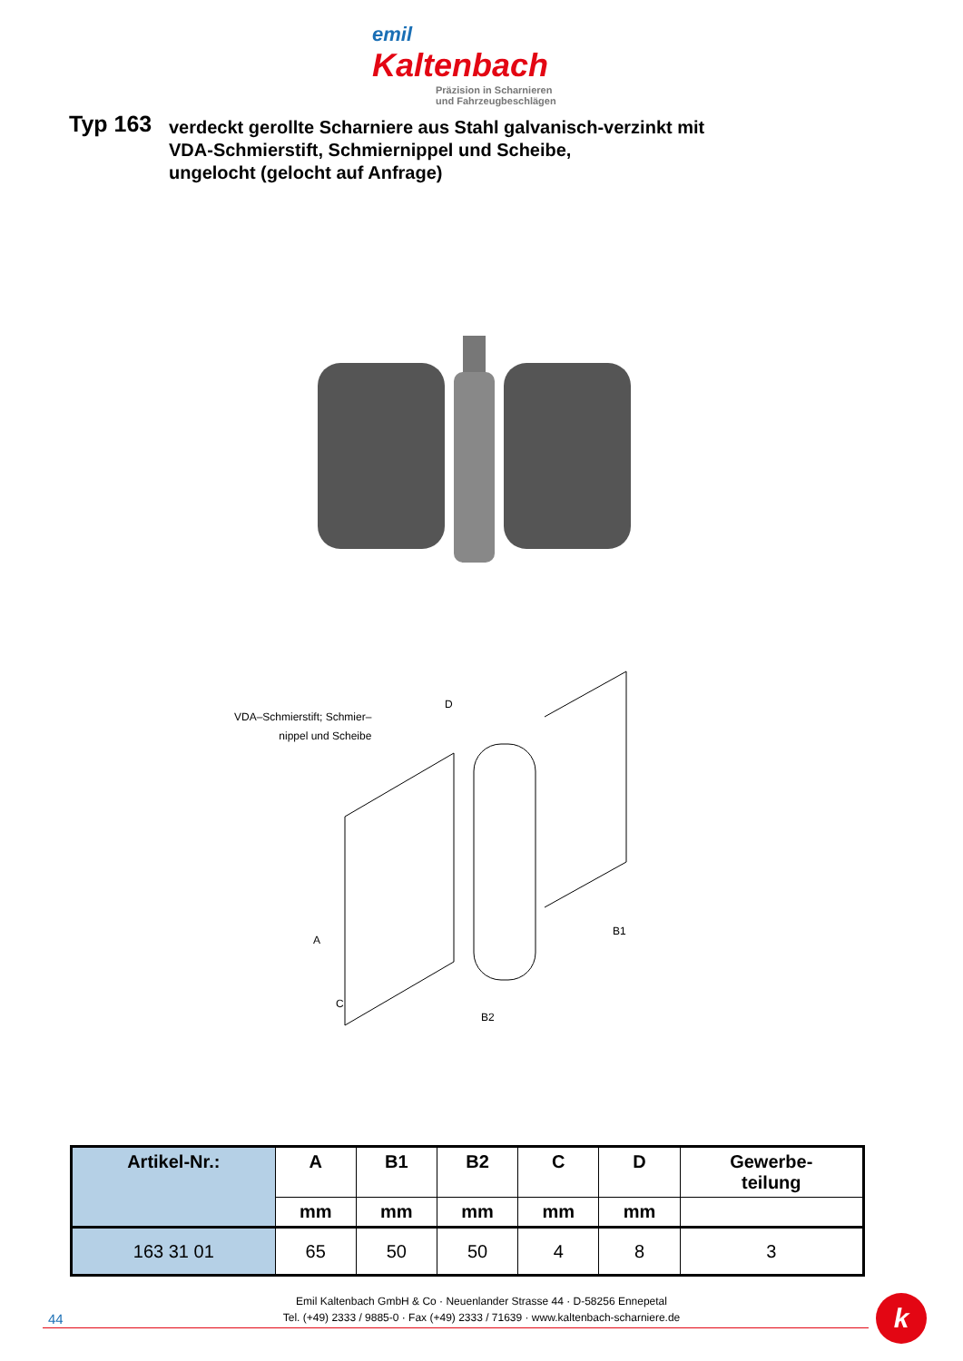emil Kaltenbach
Präzision in Scharnieren
und Fahrzeugbeschlägen
Typ 163
verdeckt gerollte Scharniere aus Stahl galvanisch-verzinkt mit
VDA-Schmierstift, Schmiernippel und Scheibe,
ungelocht (gelocht auf Anfrage)
VDA–Schmierstift; Schmier–
nippel und Scheibe
A
B1
B2
C
D
| Artikel-Nr.: | A | B1 | B2 | C | D | Gewerbe- teilung |
| --- | --- | --- | --- | --- | --- | --- |
| | mm | mm | mm | mm | mm | |
| 163 31 01 | 65 | 50 | 50 | 4 | 8 | 3 |
Emil Kaltenbach GmbH & Co · Neuenlander Strasse 44 · D-58256 Ennepetal
Tel. (+49) 2333 / 9885-0 · Fax (+49) 2333 / 71639 · www.kaltenbach-scharniere.de
44 k